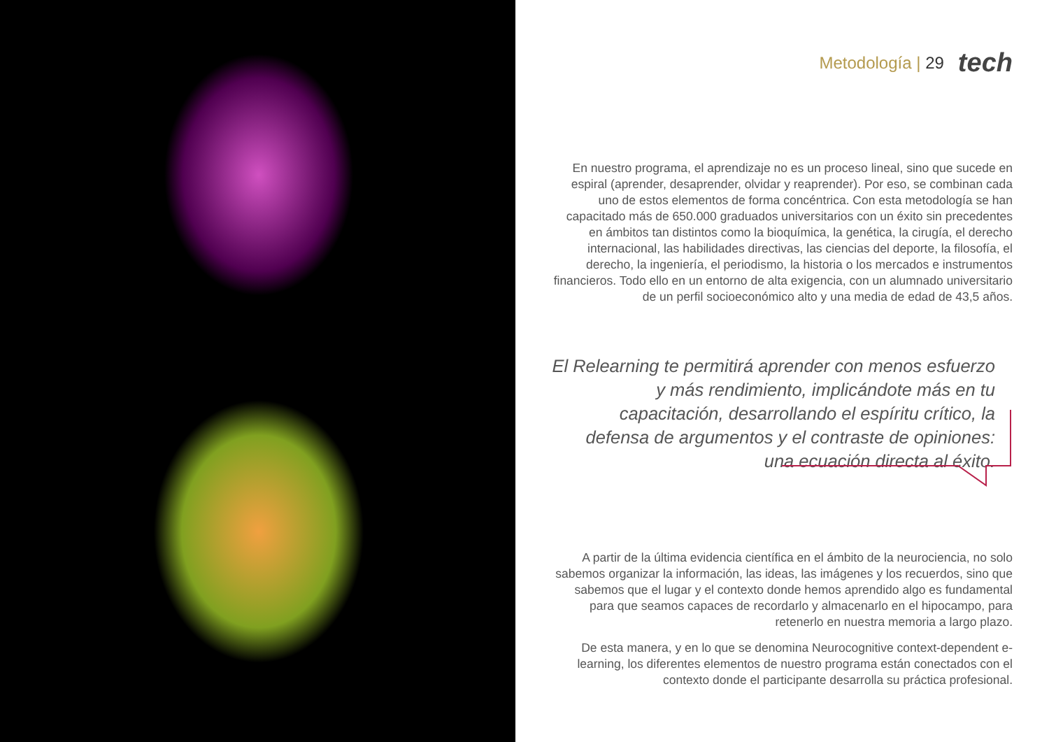Metodología | 29 tech
En nuestro programa, el aprendizaje no es un proceso lineal, sino que sucede en espiral (aprender, desaprender, olvidar y reaprender). Por eso, se combinan cada uno de estos elementos de forma concéntrica. Con esta metodología se han capacitado más de 650.000 graduados universitarios con un éxito sin precedentes en ámbitos tan distintos como la bioquímica, la genética, la cirugía, el derecho internacional, las habilidades directivas, las ciencias del deporte, la filosofía, el derecho, la ingeniería, el periodismo, la historia o los mercados e instrumentos financieros. Todo ello en un entorno de alta exigencia, con un alumnado universitario de un perfil socioeconómico alto y una media de edad de 43,5 años.
El Relearning te permitirá aprender con menos esfuerzo y más rendimiento, implicándote más en tu capacitación, desarrollando el espíritu crítico, la defensa de argumentos y el contraste de opiniones: una ecuación directa al éxito.
A partir de la última evidencia científica en el ámbito de la neurociencia, no solo sabemos organizar la información, las ideas, las imágenes y los recuerdos, sino que sabemos que el lugar y el contexto donde hemos aprendido algo es fundamental para que seamos capaces de recordarlo y almacenarlo en el hipocampo, para retenerlo en nuestra memoria a largo plazo.
De esta manera, y en lo que se denomina Neurocognitive context-dependent e-learning, los diferentes elementos de nuestro programa están conectados con el contexto donde el participante desarrolla su práctica profesional.